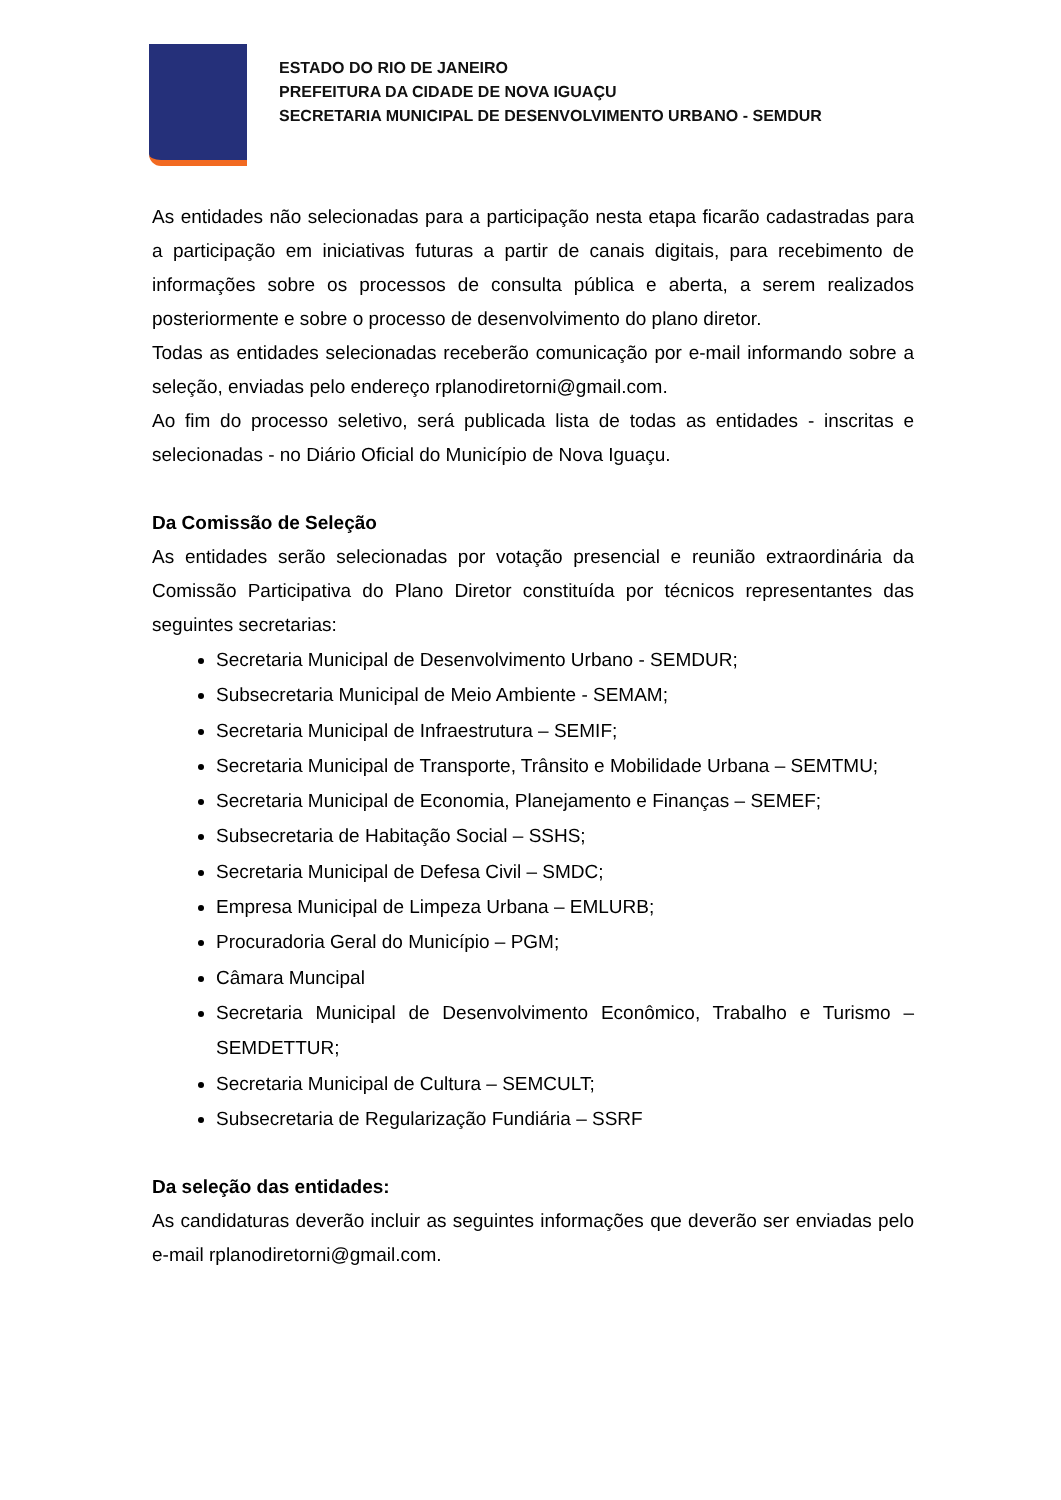ESTADO DO RIO DE JANEIRO
PREFEITURA DA CIDADE DE NOVA IGUAÇU
SECRETARIA MUNICIPAL DE DESENVOLVIMENTO URBANO - SEMDUR
As entidades não selecionadas para a participação nesta etapa ficarão cadastradas para a participação em iniciativas futuras a partir de canais digitais, para recebimento de informações sobre os processos de consulta pública e aberta, a serem realizados posteriormente e sobre o processo de desenvolvimento do plano diretor.
Todas as entidades selecionadas receberão comunicação por e-mail informando sobre a seleção, enviadas pelo endereço rplanodiretorni@gmail.com.
Ao fim do processo seletivo, será publicada lista de todas as entidades - inscritas e selecionadas - no Diário Oficial do Município de Nova Iguaçu.
Da Comissão de Seleção
As entidades serão selecionadas por votação presencial e reunião extraordinária da Comissão Participativa do Plano Diretor constituída por técnicos representantes das seguintes secretarias:
Secretaria Municipal de Desenvolvimento Urbano - SEMDUR;
Subsecretaria Municipal de Meio Ambiente - SEMAM;
Secretaria Municipal de Infraestrutura – SEMIF;
Secretaria Municipal de Transporte, Trânsito e Mobilidade Urbana – SEMTMU;
Secretaria Municipal de Economia, Planejamento e Finanças – SEMEF;
Subsecretaria de Habitação Social – SSHS;
Secretaria Municipal de Defesa Civil – SMDC;
Empresa Municipal de Limpeza Urbana – EMLURB;
Procuradoria Geral do Município – PGM;
Câmara Muncipal
Secretaria Municipal de Desenvolvimento Econômico, Trabalho e Turismo – SEMDETTUR;
Secretaria Municipal de Cultura – SEMCULT;
Subsecretaria de Regularização Fundiária – SSRF
Da seleção das entidades:
As candidaturas deverão incluir as seguintes informações que deverão ser enviadas pelo e-mail rplanodiretorni@gmail.com.